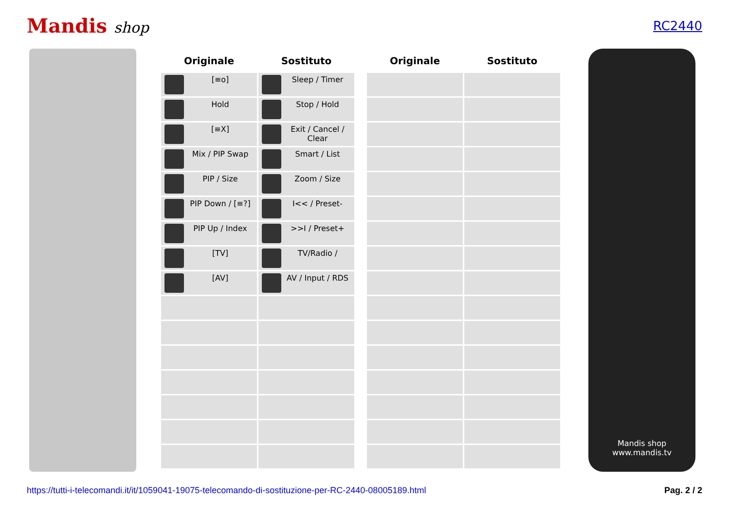Mandis shop
RC2440
| Originale | Sostituto |
| --- | --- |
| [≡o] | Sleep / Timer |
| Hold | Stop / Hold |
| [≡X] | Exit / Cancel / Clear |
| Mix / PIP Swap | Smart / List |
| PIP / Size | Zoom / Size |
| PIP Down / [≡?] | I<< / Preset- |
| PIP Up / Index | >>I / Preset+ |
| [TV] | TV/Radio / |
| [AV] | AV / Input / RDS |
| Originale | Sostituto |
| --- | --- |
Mandis shop
www.mandis.tv
https://tutti-i-telecomandi.it/it/1059041-19075-telecomando-di-sostituzione-per-RC-2440-08005189.html Pag. 2 / 2